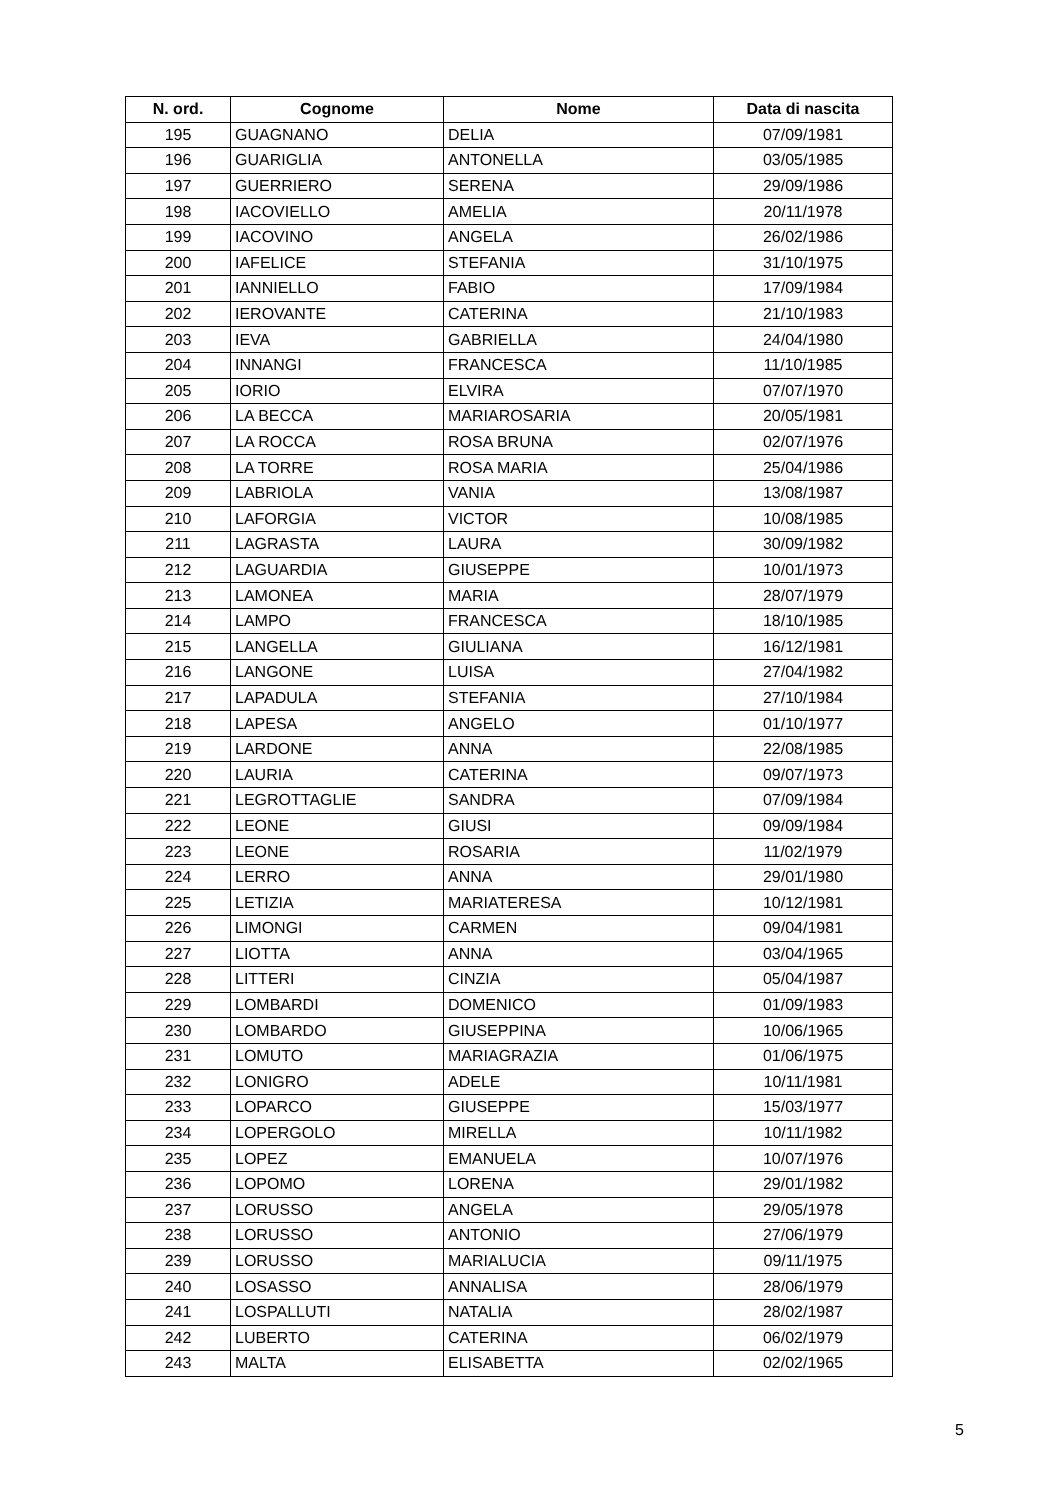| N. ord. | Cognome | Nome | Data di nascita |
| --- | --- | --- | --- |
| 195 | GUAGNANO | DELIA | 07/09/1981 |
| 196 | GUARIGLIA | ANTONELLA | 03/05/1985 |
| 197 | GUERRIERO | SERENA | 29/09/1986 |
| 198 | IACOVIELLO | AMELIA | 20/11/1978 |
| 199 | IACOVINO | ANGELA | 26/02/1986 |
| 200 | IAFELICE | STEFANIA | 31/10/1975 |
| 201 | IANNIELLO | FABIO | 17/09/1984 |
| 202 | IEROVANTE | CATERINA | 21/10/1983 |
| 203 | IEVA | GABRIELLA | 24/04/1980 |
| 204 | INNANGI | FRANCESCA | 11/10/1985 |
| 205 | IORIO | ELVIRA | 07/07/1970 |
| 206 | LA BECCA | MARIAROSARIA | 20/05/1981 |
| 207 | LA ROCCA | ROSA BRUNA | 02/07/1976 |
| 208 | LA TORRE | ROSA MARIA | 25/04/1986 |
| 209 | LABRIOLA | VANIA | 13/08/1987 |
| 210 | LAFORGIA | VICTOR | 10/08/1985 |
| 211 | LAGRASTA | LAURA | 30/09/1982 |
| 212 | LAGUARDIA | GIUSEPPE | 10/01/1973 |
| 213 | LAMONEA | MARIA | 28/07/1979 |
| 214 | LAMPO | FRANCESCA | 18/10/1985 |
| 215 | LANGELLA | GIULIANA | 16/12/1981 |
| 216 | LANGONE | LUISA | 27/04/1982 |
| 217 | LAPADULA | STEFANIA | 27/10/1984 |
| 218 | LAPESA | ANGELO | 01/10/1977 |
| 219 | LARDONE | ANNA | 22/08/1985 |
| 220 | LAURIA | CATERINA | 09/07/1973 |
| 221 | LEGROTTAGLIE | SANDRA | 07/09/1984 |
| 222 | LEONE | GIUSI | 09/09/1984 |
| 223 | LEONE | ROSARIA | 11/02/1979 |
| 224 | LERRO | ANNA | 29/01/1980 |
| 225 | LETIZIA | MARIATERESA | 10/12/1981 |
| 226 | LIMONGI | CARMEN | 09/04/1981 |
| 227 | LIOTTA | ANNA | 03/04/1965 |
| 228 | LITTERI | CINZIA | 05/04/1987 |
| 229 | LOMBARDI | DOMENICO | 01/09/1983 |
| 230 | LOMBARDO | GIUSEPPINA | 10/06/1965 |
| 231 | LOMUTO | MARIAGRAZIA | 01/06/1975 |
| 232 | LONIGRO | ADELE | 10/11/1981 |
| 233 | LOPARCO | GIUSEPPE | 15/03/1977 |
| 234 | LOPERGOLO | MIRELLA | 10/11/1982 |
| 235 | LOPEZ | EMANUELA | 10/07/1976 |
| 236 | LOPOMO | LORENA | 29/01/1982 |
| 237 | LORUSSO | ANGELA | 29/05/1978 |
| 238 | LORUSSO | ANTONIO | 27/06/1979 |
| 239 | LORUSSO | MARIALUCIA | 09/11/1975 |
| 240 | LOSASSO | ANNALISA | 28/06/1979 |
| 241 | LOSPALLUTI | NATALIA | 28/02/1987 |
| 242 | LUBERTO | CATERINA | 06/02/1979 |
| 243 | MALTA | ELISABETTA | 02/02/1965 |
5